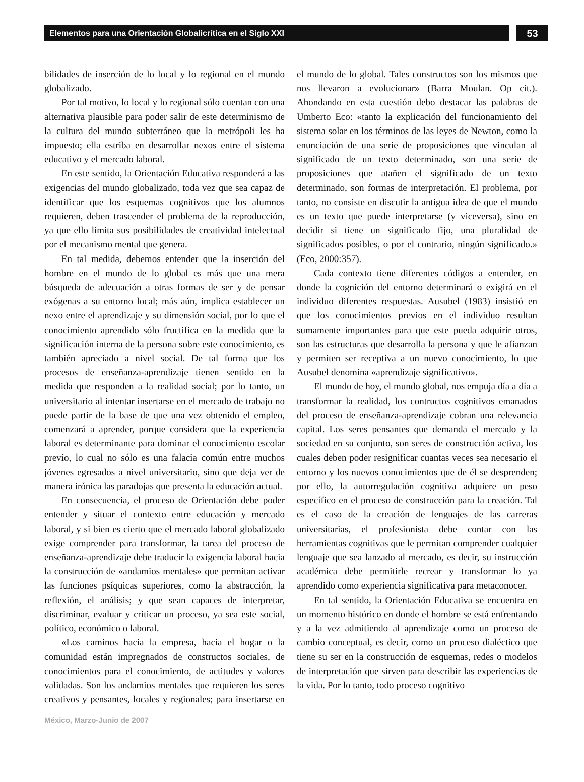Elementos para una Orientación Globalicrítica en el Siglo XXI
53
bilidades de inserción de lo local y lo regional en el mundo globalizado.
Por tal motivo, lo local y lo regional sólo cuentan con una alternativa plausible para poder salir de este determinismo de la cultura del mundo subterráneo que la metrópoli les ha impuesto; ella estriba en desarrollar nexos entre el sistema educativo y el mercado laboral.
En este sentido, la Orientación Educativa responderá a las exigencias del mundo globalizado, toda vez que sea capaz de identificar que los esquemas cognitivos que los alumnos requieren, deben trascender el problema de la reproducción, ya que ello limita sus posibilidades de creatividad intelectual por el mecanismo mental que genera.
En tal medida, debemos entender que la inserción del hombre en el mundo de lo global es más que una mera búsqueda de adecuación a otras formas de ser y de pensar exógenas a su entorno local; más aún, implica establecer un nexo entre el aprendizaje y su dimensión social, por lo que el conocimiento aprendido sólo fructifica en la medida que la significación interna de la persona sobre este conocimiento, es también apreciado a nivel social. De tal forma que los procesos de enseñanza-aprendizaje tienen sentido en la medida que responden a la realidad social; por lo tanto, un universitario al intentar insertarse en el mercado de trabajo no puede partir de la base de que una vez obtenido el empleo, comenzará a aprender, porque considera que la experiencia laboral es determinante para dominar el conocimiento escolar previo, lo cual no sólo es una falacia común entre muchos jóvenes egresados a nivel universitario, sino que deja ver de manera irónica las paradojas que presenta la educación actual.
En consecuencia, el proceso de Orientación debe poder entender y situar el contexto entre educación y mercado laboral, y si bien es cierto que el mercado laboral globalizado exige comprender para transformar, la tarea del proceso de enseñanza-aprendizaje debe traducir la exigencia laboral hacia la construcción de «andamios mentales» que permitan activar las funciones psíquicas superiores, como la abstracción, la reflexión, el análisis; y que sean capaces de interpretar, discriminar, evaluar y criticar un proceso, ya sea este social, político, económico o laboral.
«Los caminos hacia la empresa, hacia el hogar o la comunidad están impregnados de constructos sociales, de conocimientos para el conocimiento, de actitudes y valores validadas. Son los andamios mentales que requieren los seres creativos y pensantes, locales y regionales; para insertarse en el mundo de lo global. Tales constructos son los mismos que nos llevaron a evolucionar» (Barra Moulan. Op cit.). Ahondando en esta cuestión debo destacar las palabras de Umberto Eco: «tanto la explicación del funcionamiento del sistema solar en los términos de las leyes de Newton, como la enunciación de una serie de proposiciones que vinculan al significado de un texto determinado, son una serie de proposiciones que atañen el significado de un texto determinado, son formas de interpretación. El problema, por tanto, no consiste en discutir la antigua idea de que el mundo es un texto que puede interpretarse (y viceversa), sino en decidir si tiene un significado fijo, una pluralidad de significados posibles, o por el contrario, ningún significado.» (Eco, 2000:357).
Cada contexto tiene diferentes códigos a entender, en donde la cognición del entorno determinará o exigirá en el individuo diferentes respuestas. Ausubel (1983) insistió en que los conocimientos previos en el individuo resultan sumamente importantes para que este pueda adquirir otros, son las estructuras que desarrolla la persona y que le afianzan y permiten ser receptiva a un nuevo conocimiento, lo que Ausubel denomina «aprendizaje significativo».
El mundo de hoy, el mundo global, nos empuja día a día a transformar la realidad, los contructos cognitivos emanados del proceso de enseñanza-aprendizaje cobran una relevancia capital. Los seres pensantes que demanda el mercado y la sociedad en su conjunto, son seres de construcción activa, los cuales deben poder resignificar cuantas veces sea necesario el entorno y los nuevos conocimientos que de él se desprenden; por ello, la autorregulación cognitiva adquiere un peso específico en el proceso de construcción para la creación. Tal es el caso de la creación de lenguajes de las carreras universitarias, el profesionista debe contar con las herramientas cognitivas que le permitan comprender cualquier lenguaje que sea lanzado al mercado, es decir, su instrucción académica debe permitirle recrear y transformar lo ya aprendido como experiencia significativa para metaconocer.
En tal sentido, la Orientación Educativa se encuentra en un momento histórico en donde el hombre se está enfrentando y a la vez admitiendo al aprendizaje como un proceso de cambio conceptual, es decir, como un proceso dialéctico que tiene su ser en la construcción de esquemas, redes o modelos de interpretación que sirven para describir las experiencias de la vida. Por lo tanto, todo proceso cognitivo
México, Marzo-Junio de 2007